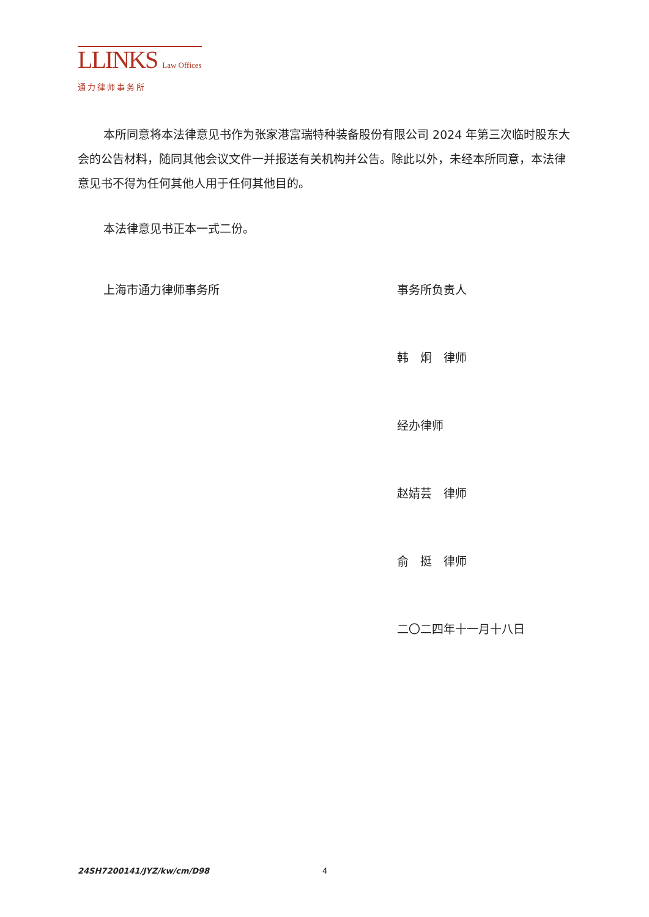LLINKS Law Offices
通力律师事务所
本所同意将本法律意见书作为张家港富瑞特种装备股份有限公司 2024 年第三次临时股东大会的公告材料，随同其他会议文件一并报送有关机构并公告。除此以外，未经本所同意，本法律意见书不得为任何其他人用于任何其他目的。
本法律意见书正本一式二份。
上海市通力律师事务所 事务所负责人
韩　炯　律师
经办律师
赵婧芸　律师
俞　挺　律师
二〇二四年十一月十八日
24SH7200141/JYZ/kw/cm/D98 4